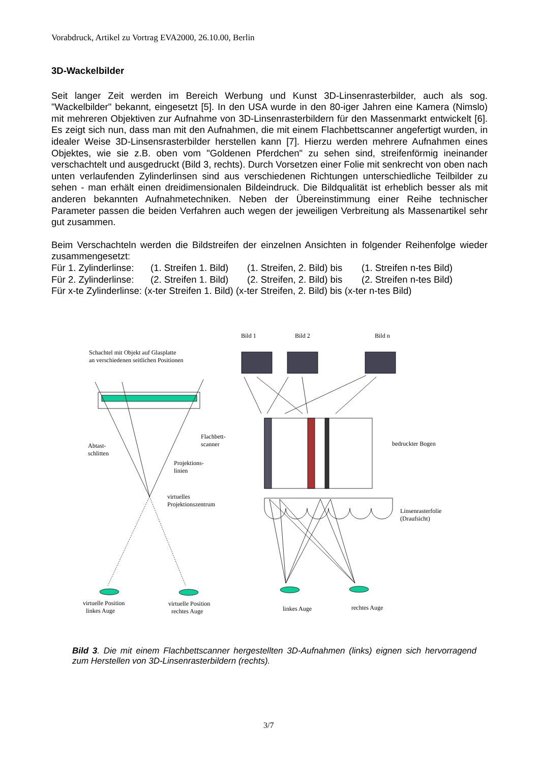Vorabdruck, Artikel zu Vortrag EVA2000, 26.10.00, Berlin
3D-Wackelbilder
Seit langer Zeit werden im Bereich Werbung und Kunst 3D-Linsenrasterbilder, auch als sog. "Wackelbilder" bekannt, eingesetzt [5]. In den USA wurde in den 80-iger Jahren eine Kamera (Nimslo) mit mehreren Objektiven zur Aufnahme von 3D-Linsenrasterbildern für den Massenmarkt entwickelt [6]. Es zeigt sich nun, dass man mit den Aufnahmen, die mit einem Flachbettscanner angefertigt wurden, in idealer Weise 3D-Linsensrasterbilder herstellen kann [7]. Hierzu werden mehrere Aufnahmen eines Objektes, wie sie z.B. oben vom "Goldenen Pferdchen" zu sehen sind, streifenförmig ineinander verschachtelt und ausgedruckt (Bild 3, rechts). Durch Vorsetzen einer Folie mit senkrecht von oben nach unten verlaufenden Zylinderlinsen sind aus verschiedenen Richtungen unterschiedliche Teilbilder zu sehen - man erhält einen dreidimensionalen Bildeindruck. Die Bildqualität ist erheblich besser als mit anderen bekannten Aufnahmetechniken. Neben der Übereinstimmung einer Reihe technischer Parameter passen die beiden Verfahren auch wegen der jeweiligen Verbreitung als Massenartikel sehr gut zusammen.
Beim Verschachteln werden die Bildstreifen der einzelnen Ansichten in folgender Reihenfolge wieder zusammengesetzt:
Für 1. Zylinderlinse: (1. Streifen 1. Bild) (1. Streifen, 2. Bild) bis (1. Streifen n-tes Bild)
Für 2. Zylinderlinse: (2. Streifen 1. Bild) (2. Streifen, 2. Bild) bis (2. Streifen n-tes Bild)
Für x-te Zylinderlinse: (x-ter Streifen 1. Bild) (x-ter Streifen, 2. Bild) bis (x-ter n-tes Bild)
Bild 1 Bild 2 Bild n
Schachtel mit Objekt auf Glasplatte
an verschiedenen seitlichen Positionen
Flachbett-
scanner
Abtast-
schlitten
Projektions-
linien
virtuelles
Projektionszentrum
bedruckter Bogen
Linsenrasterfolie
(Draufsicht)
virtuelle Position
linkes Auge
virtuelle Position
rechtes Auge
linkes Auge rechtes Auge
Bild 3. Die mit einem Flachbettscanner hergestellten 3D-Aufnahmen (links) eignen sich hervorragend zum Herstellen von 3D-Linsenrasterbildern (rechts).
3/7